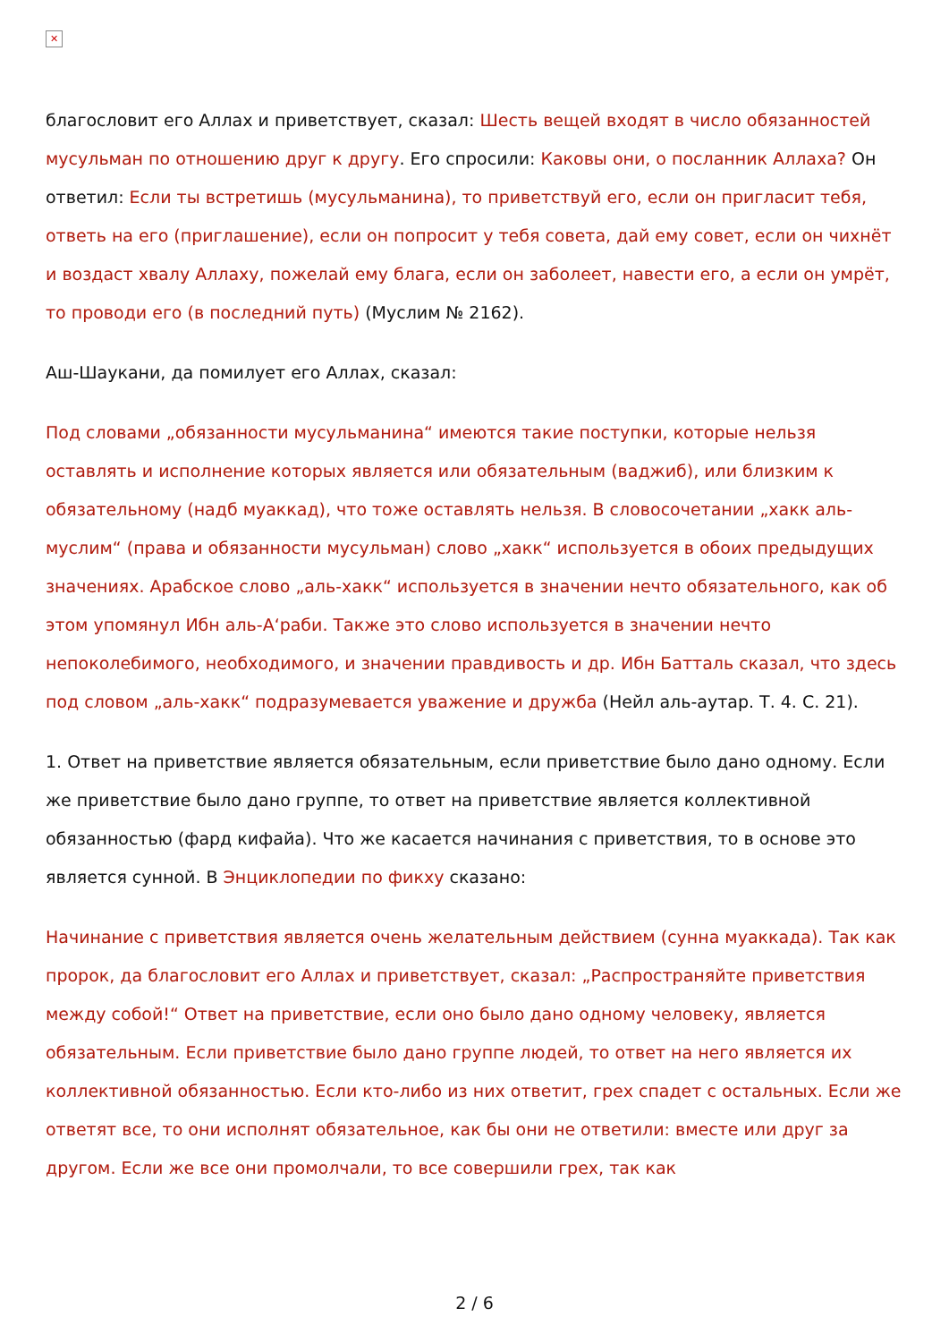✕
благословит его Аллах и приветствует, сказал: Шесть вещей входят в число обязанностей мусульман по отношению друг к другу. Его спросили: Каковы они, о посланник Аллаха? Он ответил: Если ты встретишь (мусульманина), то приветствуй его, если он пригласит тебя, ответь на его (приглашение), если он попросит у тебя совета, дай ему совет, если он чихнёт и воздаст хвалу Аллаху, пожелай ему блага, если он заболеет, навести его, а если он умрёт, то проводи его (в последний путь) (Муслим № 2162).
Аш-Шаукани, да помилует его Аллах, сказал:
Под словами „обязанности мусульманина“ имеются такие поступки, которые нельзя оставлять и исполнение которых является или обязательным (ваджиб), или близким к обязательному (надб муаккад), что тоже оставлять нельзя. В словосочетании „хакк аль-муслим“ (права и обязанности мусульман) слово „хакк“ используется в обоих предыдущих значениях. Арабское слово „аль-хакк“ используется в значении нечто обязательного, как об этом упомянул Ибн аль-А‘раби. Также это слово используется в значении нечто непоколебимого, необходимого, и значении правдивость и др. Ибн Батталь сказал, что здесь под словом „аль-хакк“ подразумевается уважение и дружба (Нейл аль-аутар. Т. 4. С. 21).
1. Ответ на приветствие является обязательным, если приветствие было дано одному. Если же приветствие было дано группе, то ответ на приветствие является коллективной обязанностью (фард кифайа). Что же касается начинания с приветствия, то в основе это является сунной. В Энциклопедии по фикху сказано:
Начинание с приветствия является очень желательным действием (сунна муаккада). Так как пророк, да благословит его Аллах и приветствует, сказал: „Распространяйте приветствия между собой!“ Ответ на приветствие, если оно было дано одному человеку, является обязательным. Если приветствие было дано группе людей, то ответ на него является их коллективной обязанностью. Если кто-либо из них ответит, грех спадет с остальных. Если же ответят все, то они исполнят обязательное, как бы они не ответили: вместе или друг за другом. Если же все они промолчали, то все совершили грех, так как
2 / 6